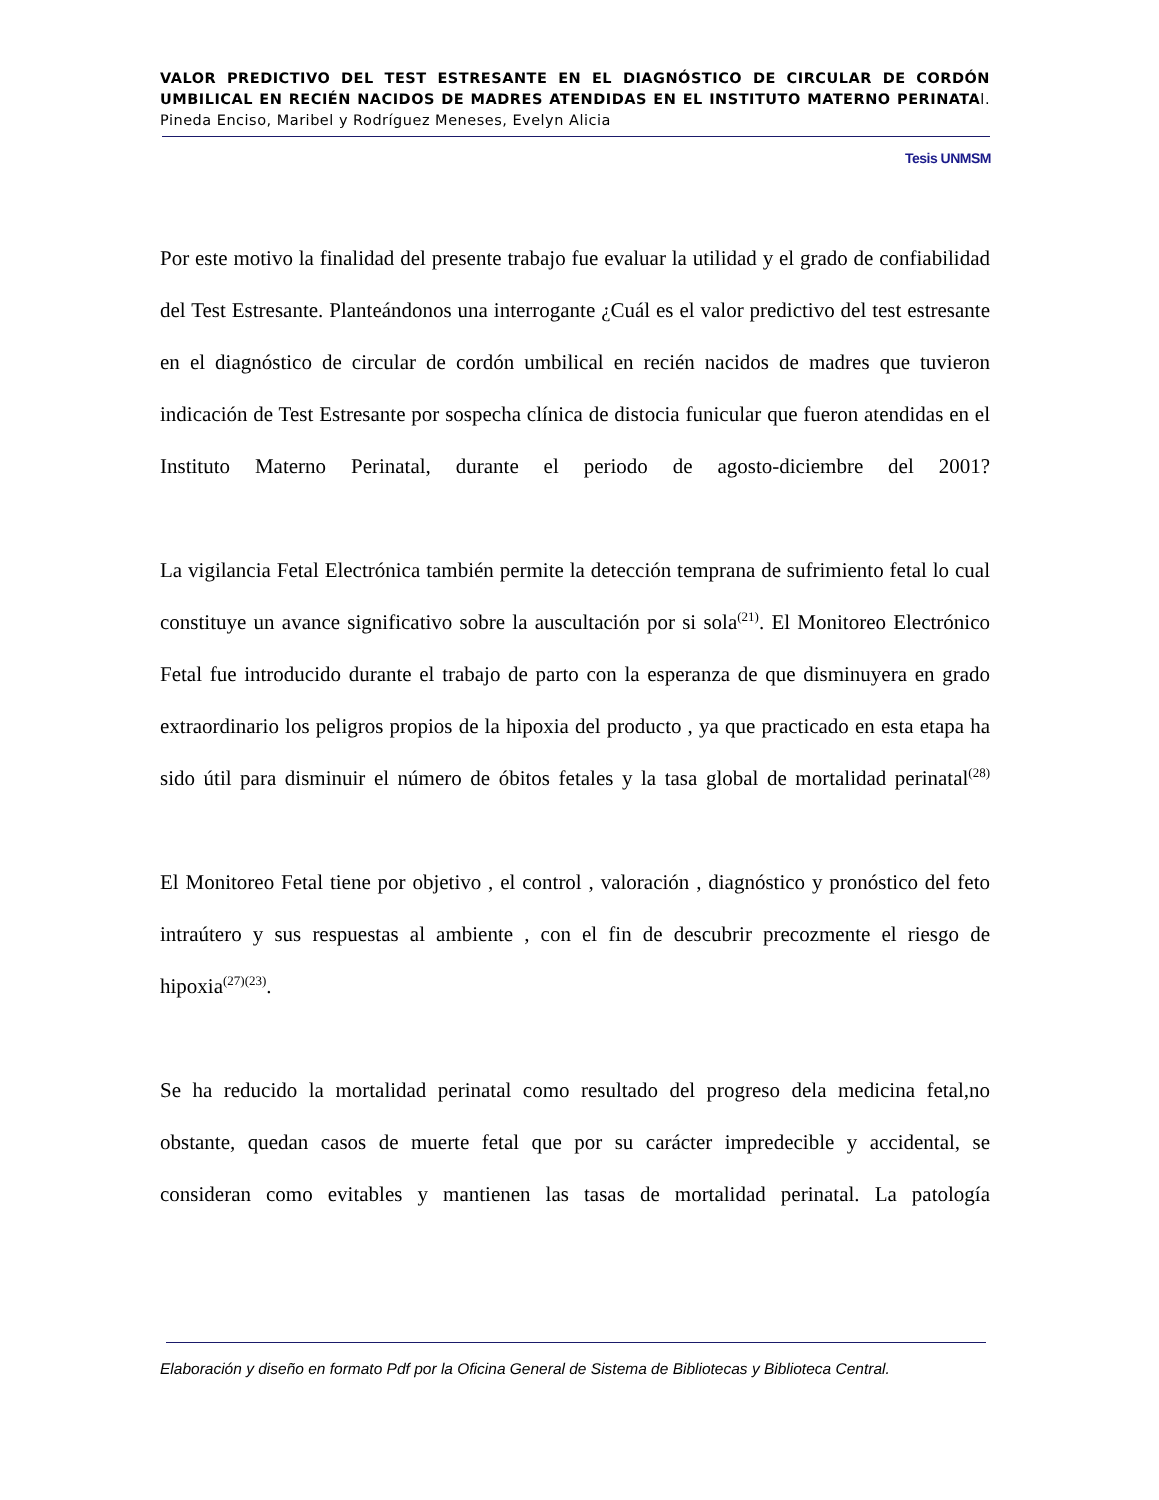VALOR PREDICTIVO DEL TEST ESTRESANTE EN EL DIAGNÓSTICO DE CIRCULAR DE CORDÓN UMBILICAL EN RECIÉN NACIDOS DE MADRES ATENDIDAS EN EL INSTITUTO MATERNO PERINATAl. Pineda Enciso, Maribel y Rodríguez Meneses, Evelyn Alicia
Tesis UNMSM
Por este motivo la finalidad del presente trabajo fue evaluar la utilidad y el grado de confiabilidad del Test Estresante. Planteándonos una interrogante ¿Cuál es el valor predictivo del test estresante en el diagnóstico de circular de cordón umbilical en recién nacidos de madres que tuvieron indicación de Test Estresante por sospecha clínica de distocia funicular que fueron atendidas en el Instituto Materno Perinatal, durante el periodo de agosto-diciembre del 2001?
La vigilancia Fetal Electrónica también permite la detección temprana de sufrimiento fetal lo cual constituye un avance significativo sobre la auscultación por si sola<sup>(21)</sup>. El Monitoreo Electrónico Fetal fue introducido durante el trabajo de parto con la esperanza de que disminuyera en grado extraordinario los peligros propios de la hipoxia del producto , ya que practicado en esta etapa ha sido útil para disminuir el número de óbitos fetales y la tasa global de mortalidad perinatal<sup>(28)</sup>
El Monitoreo Fetal tiene por objetivo , el control , valoración , diagnóstico y pronóstico del feto intraútero y sus respuestas al ambiente , con el fin de descubrir precozmente el riesgo de hipoxia<sup>(27)(23)</sup>.
Se ha reducido la mortalidad perinatal como resultado del progreso dela medicina fetal,no obstante, quedan casos de muerte fetal que por su carácter impredecible y accidental, se consideran como evitables y mantienen las tasas de mortalidad perinatal. La patología
Elaboración y diseño en formato Pdf por la Oficina General de Sistema de Bibliotecas y Biblioteca Central.